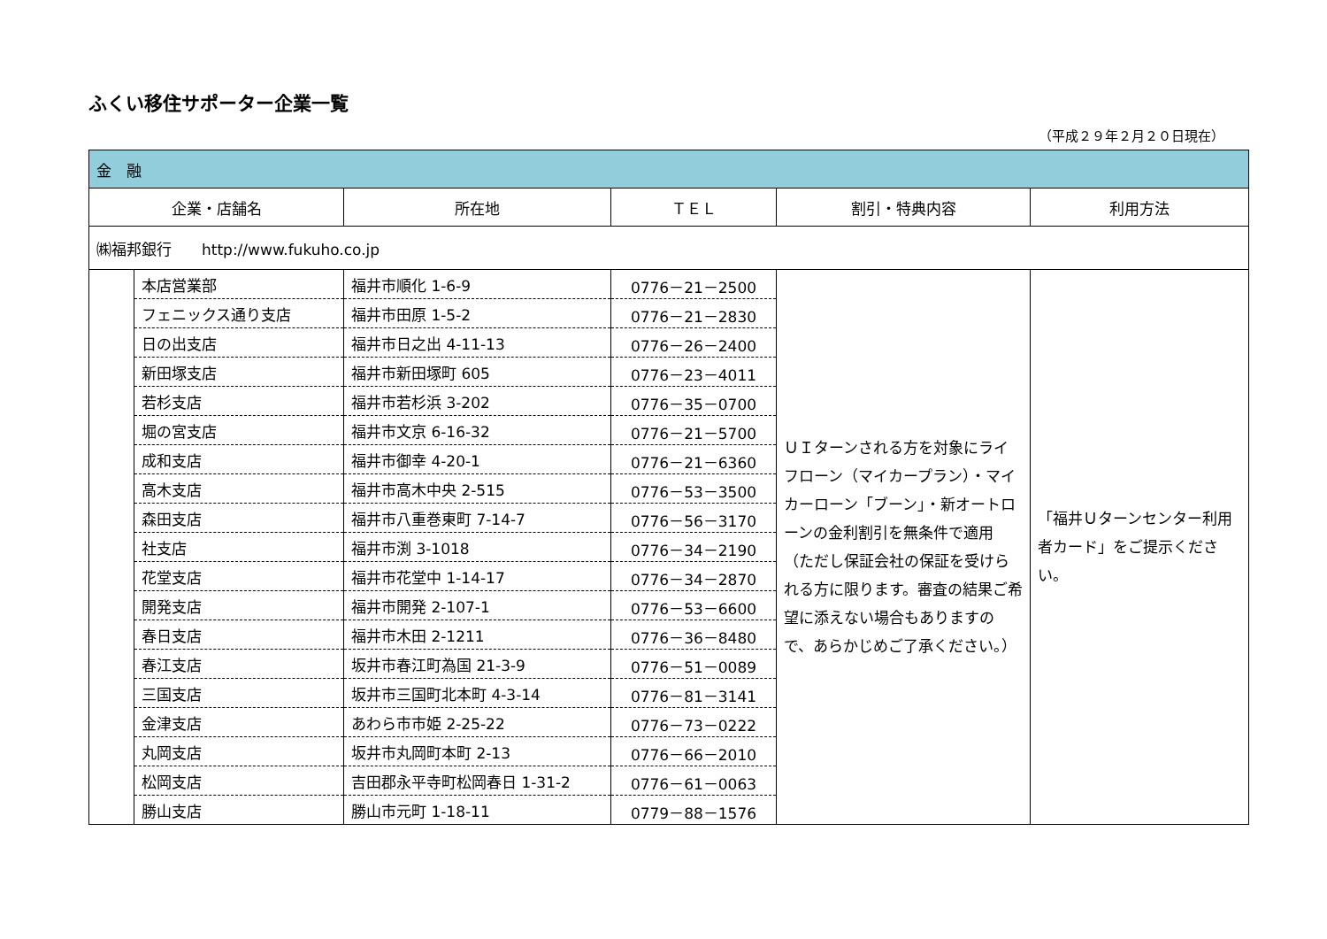ふくい移住サポーター企業一覧
（平成２９年２月２０日現在）
| 金 融 | | | | | |
| 企業・店舗名 | | 所在地 | ＴＥＬ | 割引・特典内容 | 利用方法 |
| ㈱福邦銀行 http://www.fukuho.co.jp | | | | | |
| | 本店営業部 | 福井市順化 1-6-9 | 0776－21－2500 | ＵＩターンされる方を対象にライフローン（マイカープラン）・マイカーローン「ブーン」・新オートローンの金利割引を無条件で適用 （ただし保証会社の保証を受けられる方に限ります。審査の結果ご希望に添えない場合もありますので、あらかじめご了承ください。） | 「福井Ｕターンセンター利用者カード」をご提示ください。 |
| | フェニックス通り支店 | 福井市田原 1-5-2 | 0776－21－2830 | | |
| | 日の出支店 | 福井市日之出 4-11-13 | 0776－26－2400 | | |
| | 新田塚支店 | 福井市新田塚町 605 | 0776－23－4011 | | |
| | 若杉支店 | 福井市若杉浜 3-202 | 0776－35－0700 | | |
| | 堀の宮支店 | 福井市文京 6-16-32 | 0776－21－5700 | | |
| | 成和支店 | 福井市御幸 4-20-1 | 0776－21－6360 | | |
| | 高木支店 | 福井市高木中央 2-515 | 0776－53－3500 | | |
| | 森田支店 | 福井市八重巻東町 7-14-7 | 0776－56－3170 | | |
| | 社支店 | 福井市渕 3-1018 | 0776－34－2190 | | |
| | 花堂支店 | 福井市花堂中 1-14-17 | 0776－34－2870 | | |
| | 開発支店 | 福井市開発 2-107-1 | 0776－53－6600 | | |
| | 春日支店 | 福井市木田 2-1211 | 0776－36－8480 | | |
| | 春江支店 | 坂井市春江町為国 21-3-9 | 0776－51－0089 | | |
| | 三国支店 | 坂井市三国町北本町 4-3-14 | 0776－81－3141 | | |
| | 金津支店 | あわら市市姫 2-25-22 | 0776－73－0222 | | |
| | 丸岡支店 | 坂井市丸岡町本町 2-13 | 0776－66－2010 | | |
| | 松岡支店 | 吉田郡永平寺町松岡春日 1-31-2 | 0776－61－0063 | | |
| | 勝山支店 | 勝山市元町 1-18-11 | 0779－88－1576 | | |